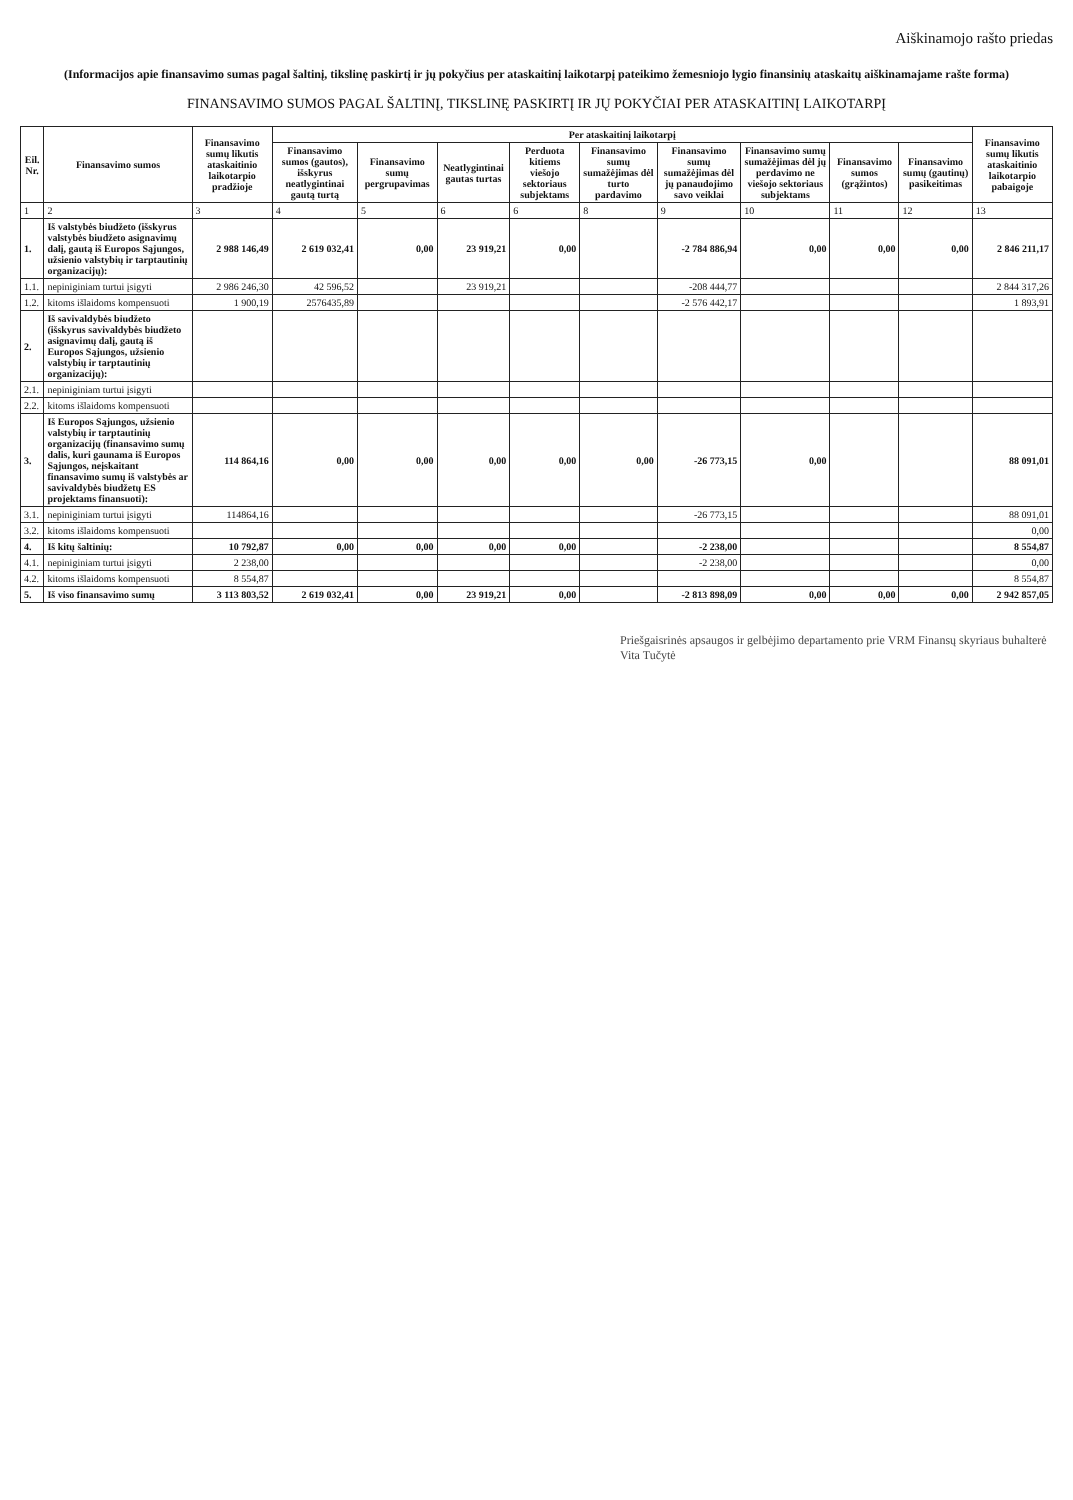Aiškinamojo rašto priedas
(Informacijos apie finansavimo sumas pagal šaltinį, tikslinę paskirtį ir jų pokyčius per ataskaitinį laikotarpį pateikimo žemesniojo lygio finansinių ataskaitų aiškinamajame rašte forma)
FINANSAVIMO SUMOS PAGAL ŠALTINĮ, TIKSLINĘ PASKIRTĮ IR JŲ POKYČIAI PER ATASKAITINĮ LAIKOTARPĮ
| Eil. Nr. | Finansavimo sumos | Finansavimo sumų likutis ataskaitinio laikotarpio pradžioje | Per ataskaitinį laikotarpį | | | | | | | | | Finansavimo sumų likutis ataskaitinio laikotarpio pabaigoje |
| --- | --- | --- | --- | --- | --- | --- | --- | --- | --- | --- | --- | --- |
| | | | Finansavimo sumos (gautos), išskyrus neatlygintinai gautą turtą | Finansavimo sumų pergrupavimas | Neatlygintinai gautas turtas | Perduota kitiems viešojo sektoriaus subjektams | Finansavimo sumų sumažėjimas dėl turto pardavimo | Finansavimo sumų sumažėjimas dėl jų panaudojimo savo veiklai | Finansavimo sumų sumažėjimas dėl jų perdavimo ne viešojo sektoriaus subjektams | Finansavimo sumos (grąžintos) | Finansavimo sumų (gautinų) pasikeitimas | |
| 1 | 2 | 3 | 4 | 5 | 6 | 6 | 8 | 9 | 10 | 11 | 12 | 13 |
| 1. | Iš valstybės biudžeto (išskyrus valstybės biudžeto asignavimų dalį, gautą iš Europos Sąjungos, užsienio valstybių ir tarptautinių organizacijų): | 2 988 146,49 | 2 619 032,41 | 0,00 | 23 919,21 | 0,00 | | -2 784 886,94 | 0,00 | 0,00 | 0,00 | 2 846 211,17 |
| 1.1. | nepiniginiam turtui įsigyti | 2 986 246,30 | 42 596,52 | | 23 919,21 | | | -208 444,77 | | | | 2 844 317,26 |
| 1.2. | kitoms išlaidoms kompensuoti | 1 900,19 | 2576435,89 | | | | | -2 576 442,17 | | | | 1 893,91 |
| 2. | Iš savivaldybės biudžeto (išskyrus savivaldybės biudžeto asignavimų dalį, gautą iš Europos Sąjungos, užsienio valstybių ir tarptautinių organizacijų): | | | | | | | | | | | |
| 2.1. | nepiniginiam turtui įsigyti | | | | | | | | | | | |
| 2.2. | kitoms išlaidoms kompensuoti | | | | | | | | | | | |
| 3. | Iš Europos Sąjungos, užsienio valstybių ir tarptautinių organizacijų (finansavimo sumų dalis, kuri gaunama iš Europos Sąjungos, neįskaitant finansavimo sumų iš valstybės ar savivaldybės biudžetų ES projektams finansuoti): | 114 864,16 | 0,00 | 0,00 | 0,00 | 0,00 | 0,00 | -26 773,15 | 0,00 | | | 88 091,01 |
| 3.1. | nepiniginiam turtui įsigyti | 114864,16 | | | | | | -26 773,15 | | | | 88 091,01 |
| 3.2. | kitoms išlaidoms kompensuoti | | | | | | | | | | | 0,00 |
| 4. | Iš kitų šaltinių: | 10 792,87 | 0,00 | 0,00 | 0,00 | 0,00 | | -2 238,00 | | | | 8 554,87 |
| 4.1. | nepiniginiam turtui įsigyti | 2 238,00 | | | | | | -2 238,00 | | | | 0,00 |
| 4.2. | kitoms išlaidoms kompensuoti | 8 554,87 | | | | | | | | | | 8 554,87 |
| 5. | Iš viso finansavimo sumų | 3 113 803,52 | 2 619 032,41 | 0,00 | 23 919,21 | 0,00 | | -2 813 898,09 | 0,00 | 0,00 | 0,00 | 2 942 857,05 |
Priešgaisrinės apsaugos ir gelbėjimo departamento prie VRM Finansų skyriaus buhalterė
Vita Tučytė